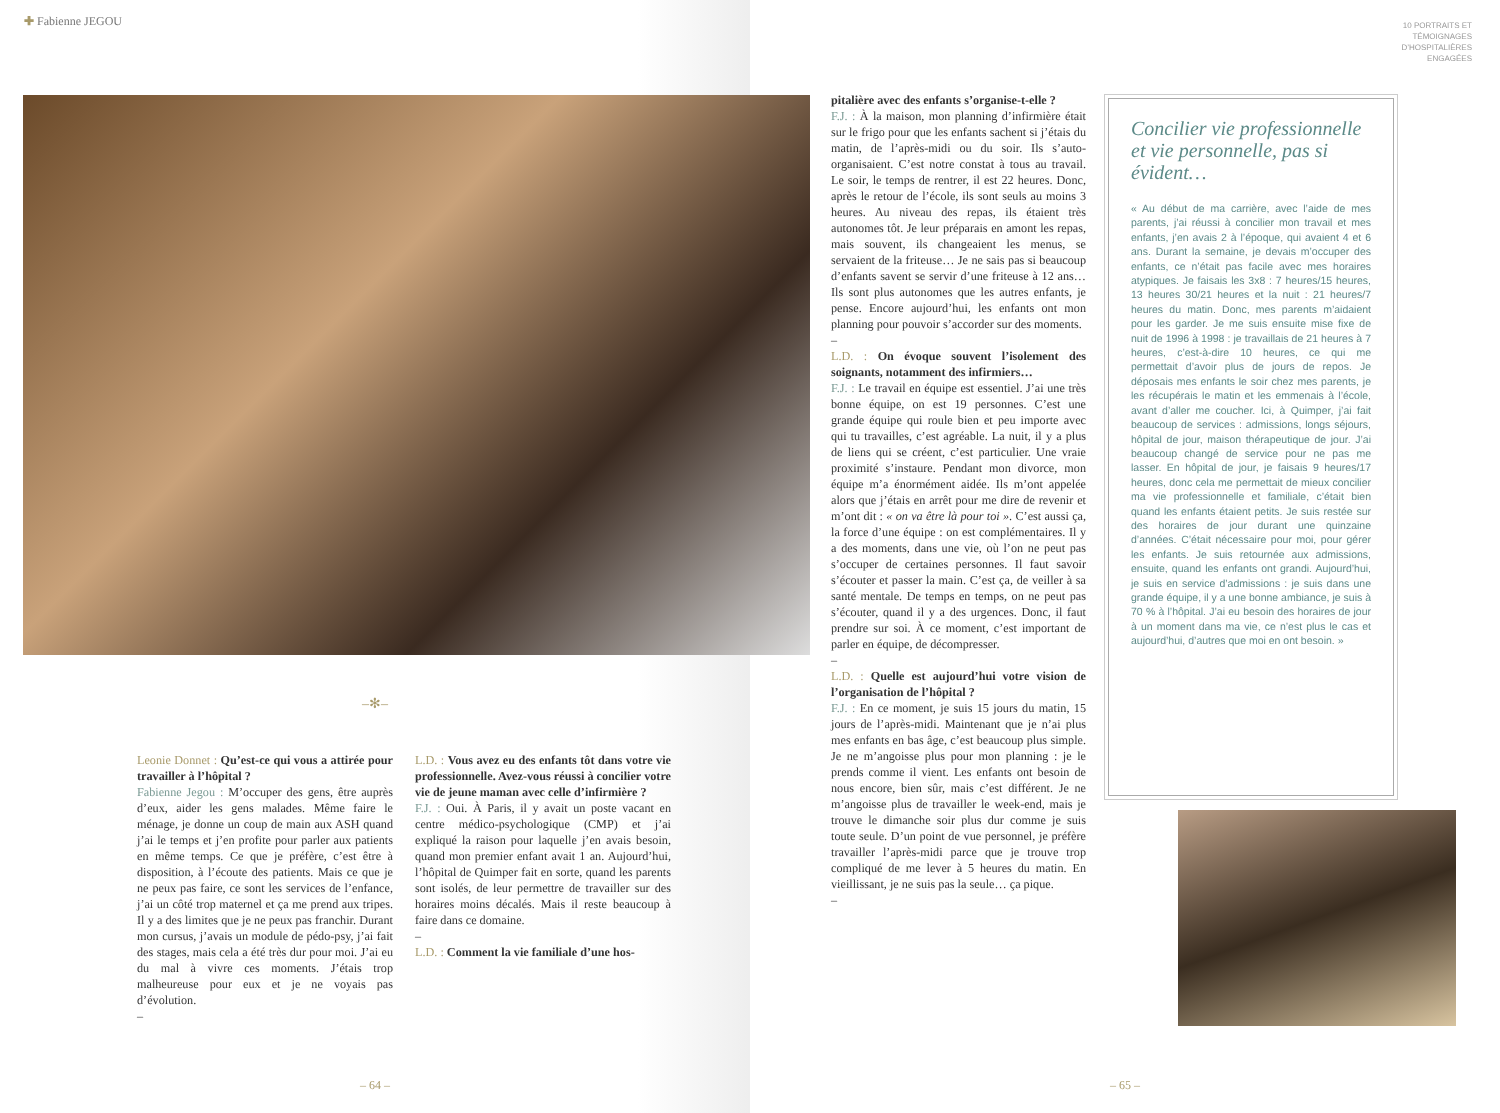✚ Fabienne JEGOU
–✻–
Leonie Donnet : Qu’est-ce qui vous a attirée pour travailler à l’hôpital ?
Fabienne Jegou : M’occuper des gens, être auprès d’eux, aider les gens malades. Même faire le ménage, je donne un coup de main aux ASH quand j’ai le temps et j’en profite pour parler aux patients en même temps. Ce que je préfère, c’est être à disposition, à l’écoute des patients. Mais ce que je ne peux pas faire, ce sont les services de l’enfance, j’ai un côté trop maternel et ça me prend aux tripes. Il y a des limites que je ne peux pas franchir. Durant mon cursus, j’avais un module de pédo-psy, j’ai fait des stages, mais cela a été très dur pour moi. J’ai eu du mal à vivre ces moments. J’étais trop malheureuse pour eux et je ne voyais pas d’évolution.
–
L.D. : Vous avez eu des enfants tôt dans votre vie professionnelle. Avez-vous réussi à concilier votre vie de jeune maman avec celle d’infirmière ?
F.J. : Oui. À Paris, il y avait un poste vacant en centre médico-psychologique (CMP) et j’ai expliqué la raison pour laquelle j’en avais besoin, quand mon premier enfant avait 1 an. Aujourd’hui, l’hôpital de Quimper fait en sorte, quand les parents sont isolés, de leur permettre de travailler sur des horaires moins décalés. Mais il reste beaucoup à faire dans ce domaine.
–
L.D. : Comment la vie familiale d’une hos-
– 64 –
10 PORTRAITS ET
TÉMOIGNAGES
D’HOSPITALIÈRES
ENGAGÉES
pitalière avec des enfants s’organise-t-elle ?
F.J. : À la maison, mon planning d’infirmière était sur le frigo pour que les enfants sachent si j’étais du matin, de l’après-midi ou du soir. Ils s’auto-organisaient. C’est notre constat à tous au travail. Le soir, le temps de rentrer, il est 22 heures. Donc, après le retour de l’école, ils sont seuls au moins 3 heures. Au niveau des repas, ils étaient très autonomes tôt. Je leur préparais en amont les repas, mais souvent, ils changeaient les menus, se servaient de la friteuse… Je ne sais pas si beaucoup d’enfants savent se servir d’une friteuse à 12 ans… Ils sont plus autonomes que les autres enfants, je pense. Encore aujourd’hui, les enfants ont mon planning pour pouvoir s’accorder sur des moments.
–
L.D. : On évoque souvent l’isolement des soignants, notamment des infirmiers…
F.J. : Le travail en équipe est essentiel. J’ai une très bonne équipe, on est 19 personnes. C’est une grande équipe qui roule bien et peu importe avec qui tu travailles, c’est agréable. La nuit, il y a plus de liens qui se créent, c’est particulier. Une vraie proximité s’instaure. Pendant mon divorce, mon équipe m’a énormément aidée. Ils m’ont appelée alors que j’étais en arrêt pour me dire de revenir et m’ont dit : « on va être là pour toi ». C’est aussi ça, la force d’une équipe : on est complémentaires. Il y a des moments, dans une vie, où l’on ne peut pas s’occuper de certaines personnes. Il faut savoir s’écouter et passer la main. C’est ça, de veiller à sa santé mentale. De temps en temps, on ne peut pas s’écouter, quand il y a des urgences. Donc, il faut prendre sur soi. À ce moment, c’est important de parler en équipe, de décompresser.
–
L.D. : Quelle est aujourd’hui votre vision de l’organisation de l’hôpital ?
F.J. : En ce moment, je suis 15 jours du matin, 15 jours de l’après-midi. Maintenant que je n’ai plus mes enfants en bas âge, c’est beaucoup plus simple. Je ne m’angoisse plus pour mon planning : je le prends comme il vient. Les enfants ont besoin de nous encore, bien sûr, mais c’est différent. Je ne m’angoisse plus de travailler le week-end, mais je trouve le dimanche soir plus dur comme je suis toute seule. D’un point de vue personnel, je préfère travailler l’après-midi parce que je trouve trop compliqué de me lever à 5 heures du matin. En vieillissant, je ne suis pas la seule… ça pique.
–
Concilier vie professionnelle et vie personnelle, pas si évident…
« Au début de ma carrière, avec l’aide de mes parents, j’ai réussi à concilier mon travail et mes enfants, j’en avais 2 à l’époque, qui avaient 4 et 6 ans. Durant la semaine, je devais m’occuper des enfants, ce n’était pas facile avec mes horaires atypiques. Je faisais les 3x8 : 7 heures/15 heures, 13 heures 30/21 heures et la nuit : 21 heures/7 heures du matin. Donc, mes parents m’aidaient pour les garder. Je me suis ensuite mise fixe de nuit de 1996 à 1998 : je travaillais de 21 heures à 7 heures, c’est-à-dire 10 heures, ce qui me permettait d’avoir plus de jours de repos. Je déposais mes enfants le soir chez mes parents, je les récupérais le matin et les emmenais à l’école, avant d’aller me coucher. Ici, à Quimper, j’ai fait beaucoup de services : admissions, longs séjours, hôpital de jour, maison thérapeutique de jour. J’ai beaucoup changé de service pour ne pas me lasser. En hôpital de jour, je faisais 9 heures/17 heures, donc cela me permettait de mieux concilier ma vie professionnelle et familiale, c’était bien quand les enfants étaient petits. Je suis restée sur des horaires de jour durant une quinzaine d’années. C’était nécessaire pour moi, pour gérer les enfants. Je suis retournée aux admissions, ensuite, quand les enfants ont grandi. Aujourd’hui, je suis en service d’admissions : je suis dans une grande équipe, il y a une bonne ambiance, je suis à 70 % à l’hôpital. J’ai eu besoin des horaires de jour à un moment dans ma vie, ce n’est plus le cas et aujourd’hui, d’autres que moi en ont besoin. »
– 65 –